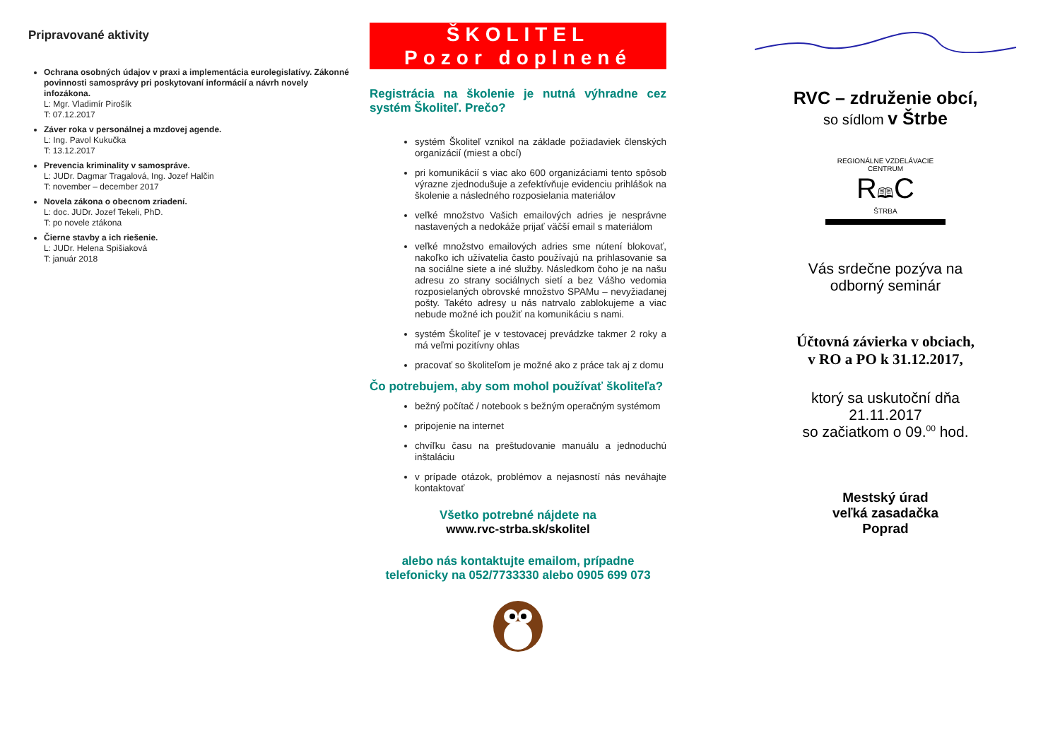Pripravované aktivity
Ochrana osobných údajov v praxi a implementácia eurolegislatívy. Zákonné povinnosti samosprávy pri poskytovaní informácií a návrh novely infozákona.
L: Mgr. Vladimír Pirošík
T: 07.12.2017
Záver roka v personálnej a mzdovej agende.
L: Ing. Pavol Kukučka
T: 13.12.2017
Prevencia kriminality v samospráve.
L: JUDr. Dagmar Tragalová, Ing. Jozef Halčin
T: november – december 2017
Novela zákona o obecnom zriadení.
L: doc. JUDr. Jozef Tekeli, PhD.
T: po novele ztákona
Čierne stavby a ich riešenie.
L: JUDr. Helena Spišiaková
T: január 2018
ŠKOLITEL
Pozor doplnené
Registrácia na školenie je nutná výhradne cez systém Školiteľ. Prečo?
systém Školiteľ vznikol na základe požiadaviek členských organizácií (miest a obcí)
pri komunikácií s viac ako 600 organizáciami tento spôsob výrazne zjednodušuje a zefektívňuje evidenciu prihlášok na školenie a následného rozposielania materiálov
veľké množstvo Vašich emailových adries je nesprávne nastavených a nedokáže prijať väčší email s materiálom
veľké množstvo emailových adries sme nútení blokovať, nakoľko ich užívatelia často používajú na prihlasovanie sa na sociálne siete a iné služby. Následkom čoho je na našu adresu zo strany sociálnych sietí a bez Vášho vedomia rozposielaných obrovské množstvo SPAMu – nevyžiadanej pošty. Takéto adresy u nás natrvalo zablokujeme a viac nebude možné ich použiť na komunikáciu s nami.
systém Školiteľ je v testovacej prevádzke takmer 2 roky a má veľmi pozitívny ohlas
pracovať so školiteľom je možné ako z práce tak aj z domu
Čo potrebujem, aby som mohol používať školiteľa?
bežný počítač / notebook s bežným operačným systémom
pripojenie na internet
chvíľku času na preštudovanie manuálu a jednoduchú inštaláciu
v prípade otázok, problémov a nejasností nás neváhajte kontaktovať
Všetko potrebné nájdete na
www.rvc-strba.sk/skolitel
alebo nás kontaktujte emailom, prípadne telefonicky na 052/7733330 alebo 0905 699 073
RVC – združenie obcí,
so sídlom v Štrbe
REGIONÁLNE VZDELÁVACIE CENTRUM
R🕮C
ŠTRBA
Vás srdečne pozýva na
odborný seminár
Účtovná závierka v obciach,
v RO a PO k 31.12.2017,
ktorý sa uskutoční dňa
21.11.2017
so začiatkom o 09.<sup>00</sup> hod.
Mestský úrad
veľká zasadačka
Poprad